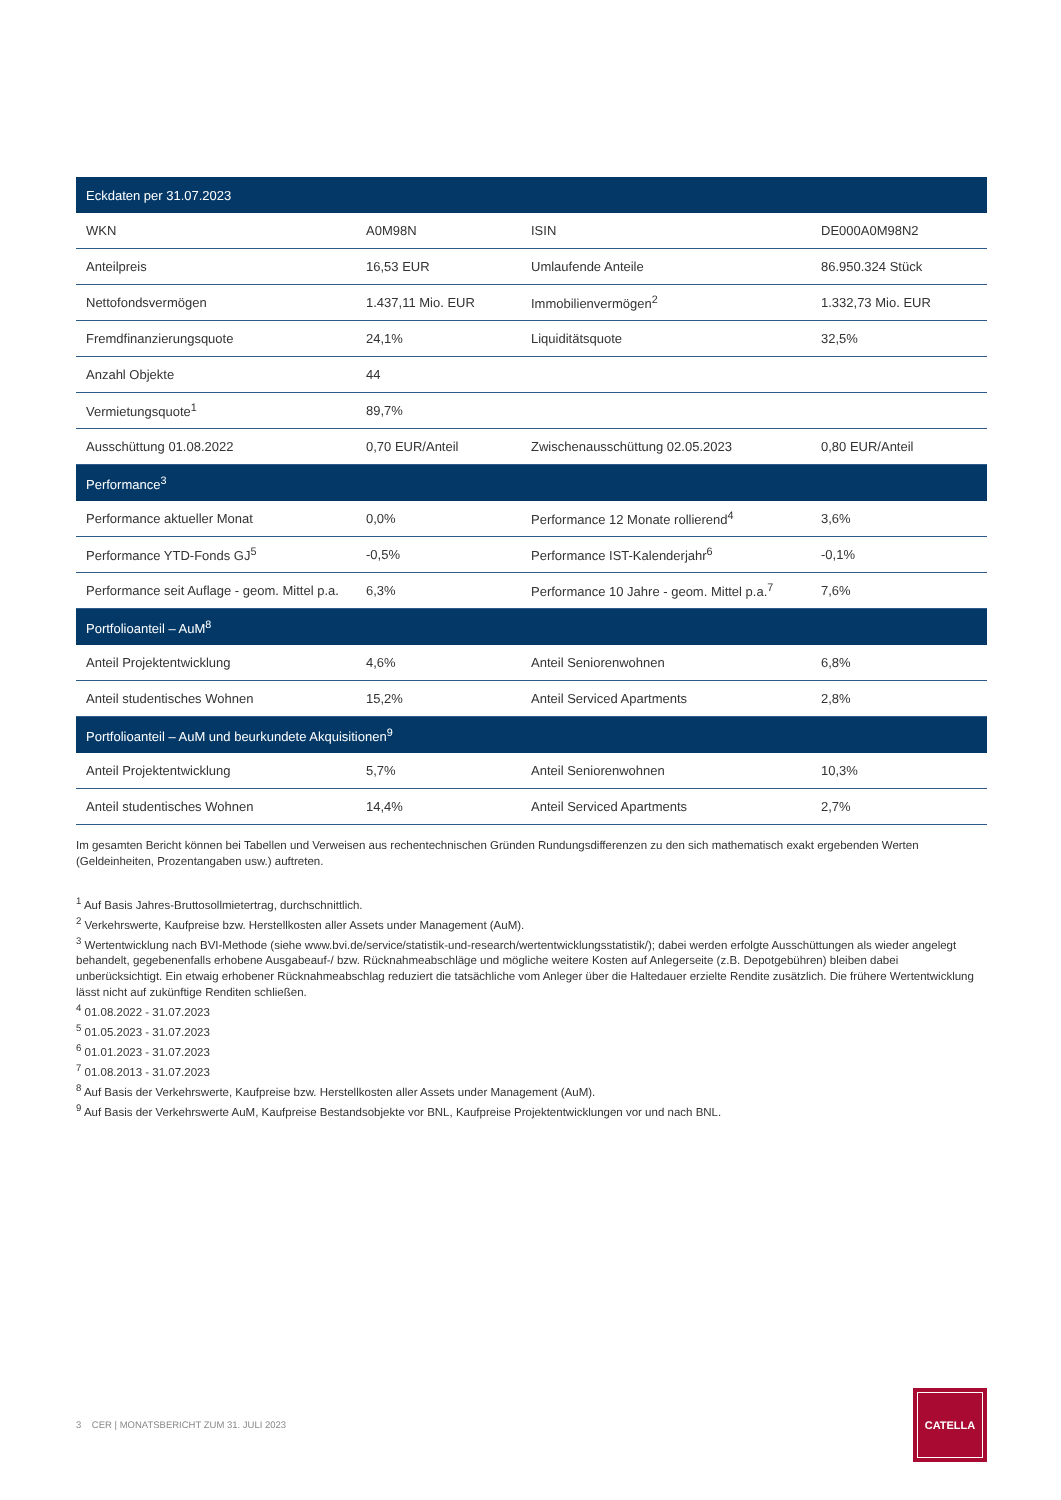| Eckdaten per 31.07.2023 | | | |
| --- | --- | --- | --- |
| WKN | A0M98N | ISIN | DE000A0M98N2 |
| Anteilpreis | 16,53 EUR | Umlaufende Anteile | 86.950.324 Stück |
| Nettofondsvermögen | 1.437,11 Mio. EUR | Immobilienvermögen<sup>2</sup> | 1.332,73 Mio. EUR |
| Fremdfinanzierungsquote | 24,1% | Liquiditätsquote | 32,5% |
| Anzahl Objekte | 44 | | |
| Vermietungsquote<sup>1</sup> | 89,7% | | |
| Ausschüttung 01.08.2022 | 0,70 EUR/Anteil | Zwischenausschüttung 02.05.2023 | 0,80 EUR/Anteil |
| Performance<sup>3</sup> | | | |
| Performance aktueller Monat | 0,0% | Performance 12 Monate rollierend<sup>4</sup> | 3,6% |
| Performance YTD-Fonds GJ<sup>5</sup> | -0,5% | Performance IST-Kalenderjahr<sup>6</sup> | -0,1% |
| Performance seit Auflage - geom. Mittel p.a. | 6,3% | Performance 10 Jahre - geom. Mittel p.a.<sup>7</sup> | 7,6% |
| Portfolioanteil – AuM<sup>8</sup> | | | |
| Anteil Projektentwicklung | 4,6% | Anteil Seniorenwohnen | 6,8% |
| Anteil studentisches Wohnen | 15,2% | Anteil Serviced Apartments | 2,8% |
| Portfolioanteil – AuM und beurkundete Akquisitionen<sup>9</sup> | | | |
| Anteil Projektentwicklung | 5,7% | Anteil Seniorenwohnen | 10,3% |
| Anteil studentisches Wohnen | 14,4% | Anteil Serviced Apartments | 2,7% |
Im gesamten Bericht können bei Tabellen und Verweisen aus rechentechnischen Gründen Rundungsdifferenzen zu den sich mathematisch exakt ergebenden Werten (Geldeinheiten, Prozentangaben usw.) auftreten.
<sup>1</sup> Auf Basis Jahres-Bruttosollmietertrag, durchschnittlich.
<sup>2</sup> Verkehrswerte, Kaufpreise bzw. Herstellkosten aller Assets under Management (AuM).
<sup>3</sup> Wertentwicklung nach BVI-Methode (siehe www.bvi.de/service/statistik-und-research/wertentwicklungsstatistik/); dabei werden erfolgte Ausschüttungen als wieder angelegt behandelt, gegebenenfalls erhobene Ausgabeauf-/ bzw. Rücknahmeabschläge und mögliche weitere Kosten auf Anlegerseite (z.B. Depotgebühren) bleiben dabei unberücksichtigt. Ein etwaig erhobener Rücknahmeabschlag reduziert die tatsächliche vom Anleger über die Haltedauer erzielte Rendite zusätzlich. Die frühere Wertentwicklung lässt nicht auf zukünftige Renditen schließen.
<sup>4</sup> 01.08.2022 - 31.07.2023
<sup>5</sup> 01.05.2023 - 31.07.2023
<sup>6</sup> 01.01.2023 - 31.07.2023
<sup>7</sup> 01.08.2013 - 31.07.2023
<sup>8</sup> Auf Basis der Verkehrswerte, Kaufpreise bzw. Herstellkosten aller Assets under Management (AuM).
<sup>9</sup> Auf Basis der Verkehrswerte AuM, Kaufpreise Bestandsobjekte vor BNL, Kaufpreise Projektentwicklungen vor und nach BNL.
3 CER | MONATSBERICHT ZUM 31. JULI 2023
CATELLA